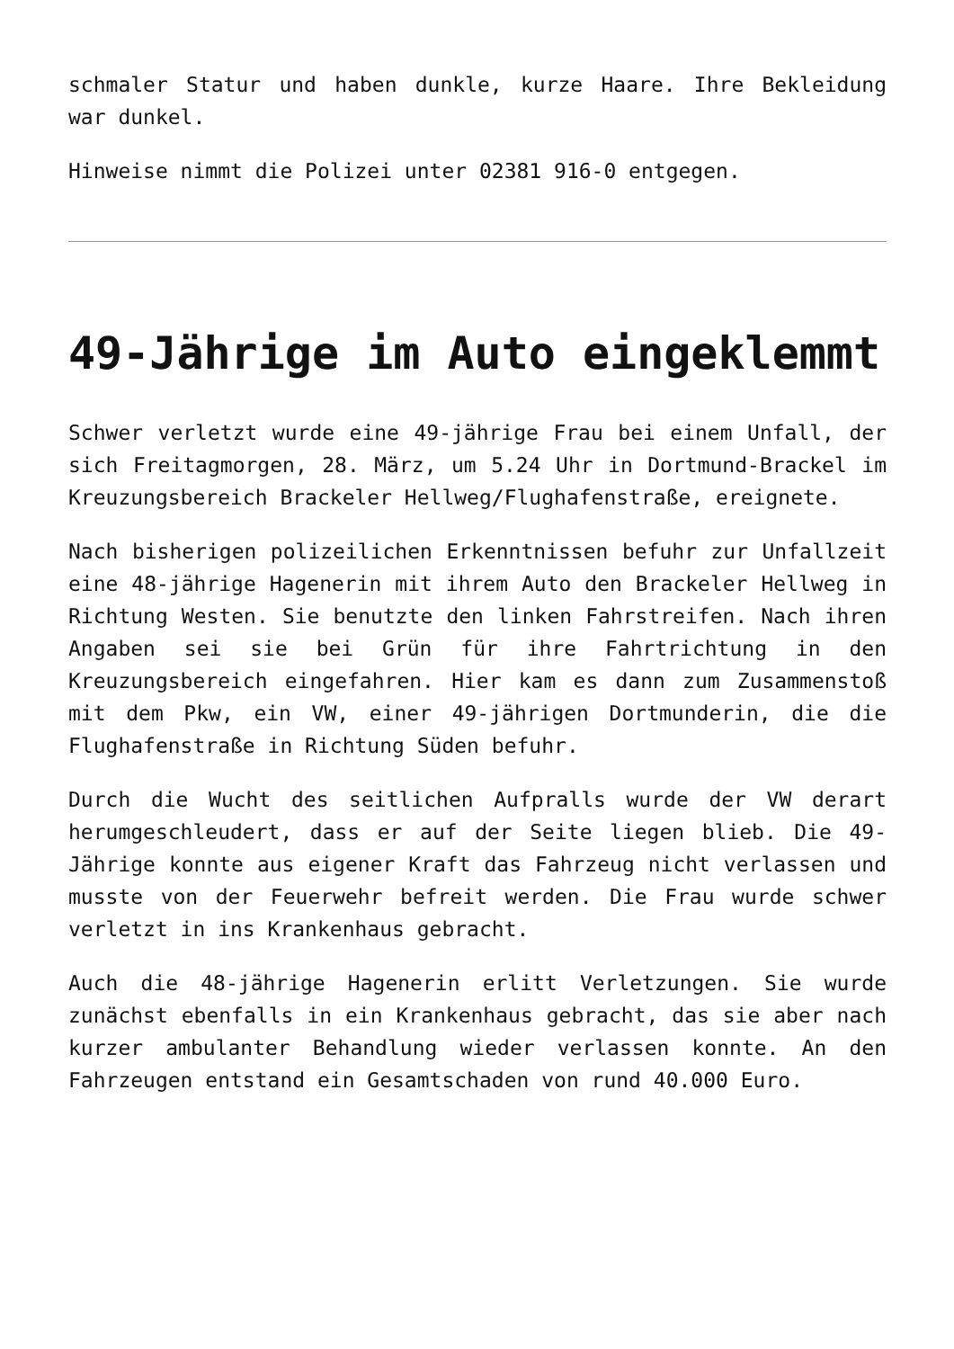schmaler Statur und haben dunkle, kurze Haare. Ihre Bekleidung war dunkel.
Hinweise nimmt die Polizei unter 02381 916-0 entgegen.
49-Jährige im Auto eingeklemmt
Schwer verletzt wurde eine 49-jährige Frau bei einem Unfall, der sich Freitagmorgen, 28. März, um 5.24 Uhr in Dortmund-Brackel im Kreuzungsbereich Brackeler Hellweg/Flughafenstraße, ereignete.
Nach bisherigen polizeilichen Erkenntnissen befuhr zur Unfallzeit eine 48-jährige Hagenerin mit ihrem Auto den Brackeler Hellweg in Richtung Westen. Sie benutzte den linken Fahrstreifen. Nach ihren Angaben sei sie bei Grün für ihre Fahrtrichtung in den Kreuzungsbereich eingefahren. Hier kam es dann zum Zusammenstoß mit dem Pkw, ein VW, einer 49-jährigen Dortmunderin, die die Flughafenstraße in Richtung Süden befuhr.
Durch die Wucht des seitlichen Aufpralls wurde der VW derart herumgeschleudert, dass er auf der Seite liegen blieb. Die 49-Jährige konnte aus eigener Kraft das Fahrzeug nicht verlassen und musste von der Feuerwehr befreit werden. Die Frau wurde schwer verletzt in ins Krankenhaus gebracht.
Auch die 48-jährige Hagenerin erlitt Verletzungen. Sie wurde zunächst ebenfalls in ein Krankenhaus gebracht, das sie aber nach kurzer ambulanter Behandlung wieder verlassen konnte. An den Fahrzeugen entstand ein Gesamtschaden von rund 40.000 Euro.